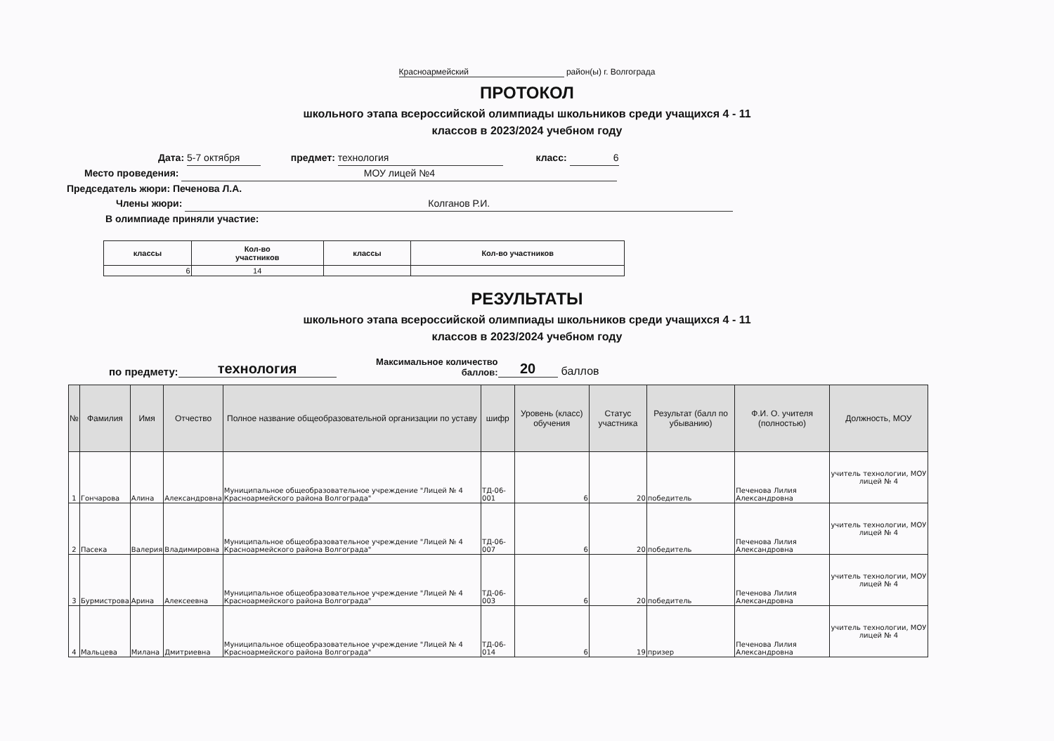Красноармейский район(ы) г. Волгограда
ПРОТОКОЛ
школьного этапа всероссийской олимпиады школьников среди учащихся 4 - 11
классов в 2023/2024 учебном году
Дата: 5-7 октября предмет: технология класс: 6
Место проведения: МОУ лицей №4
Председатель жюри: Печенова Л.А.
Члены жюри: Колганов Р.И.
В олимпиаде приняли участие:
| классы | Кол-во участников | классы | Кол-во участников |
| --- | --- | --- | --- |
| 6 | 14 | | |
РЕЗУЛЬТАТЫ
школьного этапа всероссийской олимпиады школьников среди учащихся 4 - 11
классов в 2023/2024 учебном году
по предмету: технология Максимальное количество баллов: 20 баллов
| № | Фамилия | Имя | Отчество | Полное название общеобразовательной организации по уставу | шифр | Уровень (класс) обучения | Статус участника | Результат (балл по убыванию) | Ф.И. О. учителя (полностью) | Должность, МОУ |
| --- | --- | --- | --- | --- | --- | --- | --- | --- | --- | --- |
| 1 | Гончарова | Алина | Александровна | Муниципальное общеобразовательное учреждение "Лицей № 4 Красноармейского района Волгограда" | ТД-06-001 | 6 | 20 | победитель | Печенова Лилия Александровна | учитель технологии, МОУ лицей № 4 |
| 2 | Пасека | Валерия | Владимировна | Муниципальное общеобразовательное учреждение "Лицей № 4 Красноармейского района Волгограда" | ТД-06-007 | 6 | 20 | победитель | Печенова Лилия Александровна | учитель технологии, МОУ лицей № 4 |
| 3 | Бурмистрова | Арина | Алексеевна | Муниципальное общеобразовательное учреждение "Лицей № 4 Красноармейского района Волгограда" | ТД-06-003 | 6 | 20 | победитель | Печенова Лилия Александровна | учитель технологии, МОУ лицей № 4 |
| 4 | Мальцева | Милана | Дмитриевна | Муниципальное общеобразовательное учреждение "Лицей № 4 Красноармейского района Волгограда" | ТД-06-014 | 6 | 19 | призер | Печенова Лилия Александровна | учитель технологии, МОУ лицей № 4 |